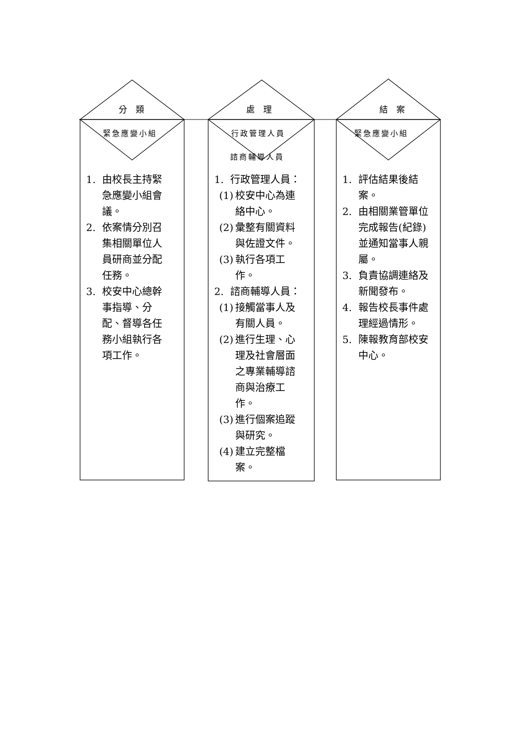分 類 處 理 結 案
緊急應變小組 行政管理人員
諮商輔導人員
緊急應變小組
1. 由校長主持緊急應變小組會議。
2. 依案情分別召集相關單位人員研商並分配任務。
3. 校安中心總幹事指導、分配、督導各任務小組執行各項工作。
1. 行政管理人員：
(1) 校安中心為連絡中心。
(2) 彙整有關資料與佐證文件。
(3) 執行各項工作。
2. 諮商輔導人員：
(1) 接觸當事人及有關人員。
(2) 進行生理、心理及社會層面之專業輔導諮商與治療工作。
(3) 進行個案追蹤與研究。
(4) 建立完整檔案。
1. 評估結果後結案。
2. 由相關業管單位完成報告(紀錄)並通知當事人親屬。
3. 負責協調連絡及新聞發布。
4. 報告校長事件處理經過情形。
5. 陳報教育部校安中心。